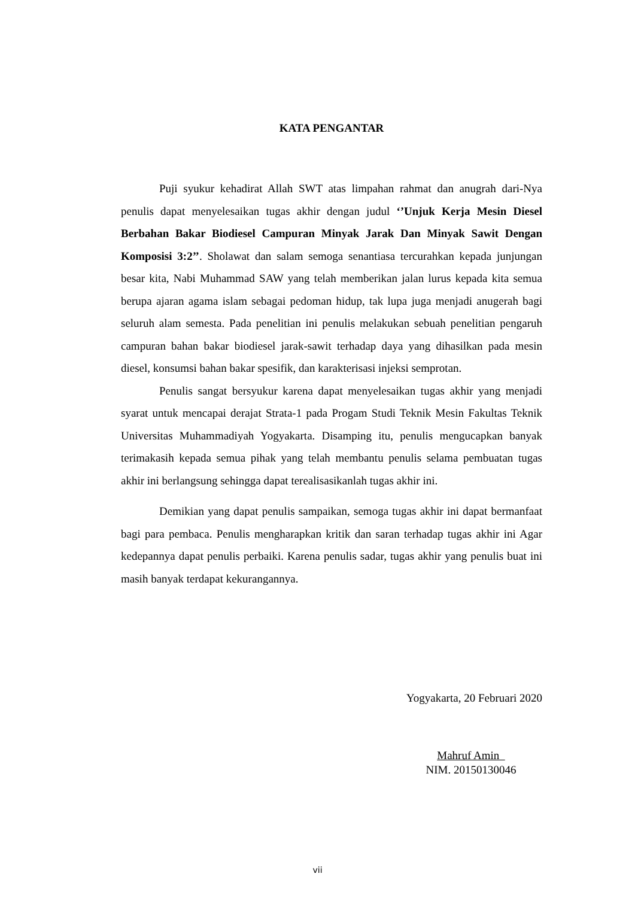KATA PENGANTAR
Puji syukur kehadirat Allah SWT atas limpahan rahmat dan anugrah dari-Nya penulis dapat menyelesaikan tugas akhir dengan judul ‘’Unjuk Kerja Mesin Diesel Berbahan Bakar Biodiesel Campuran Minyak Jarak Dan Minyak Sawit Dengan Komposisi 3:2’’. Sholawat dan salam semoga senantiasa tercurahkan kepada junjungan besar kita, Nabi Muhammad SAW yang telah memberikan jalan lurus kepada kita semua berupa ajaran agama islam sebagai pedoman hidup, tak lupa juga menjadi anugerah bagi seluruh alam semesta. Pada penelitian ini penulis melakukan sebuah penelitian pengaruh campuran bahan bakar biodiesel jarak-sawit terhadap daya yang dihasilkan pada mesin diesel, konsumsi bahan bakar spesifik, dan karakterisasi injeksi semprotan.
Penulis sangat bersyukur karena dapat menyelesaikan tugas akhir yang menjadi syarat untuk mencapai derajat Strata-1 pada Progam Studi Teknik Mesin Fakultas Teknik Universitas Muhammadiyah Yogyakarta. Disamping itu, penulis mengucapkan banyak terimakasih kepada semua pihak yang telah membantu penulis selama pembuatan tugas akhir ini berlangsung sehingga dapat terealisasikanlah tugas akhir ini.
Demikian yang dapat penulis sampaikan, semoga tugas akhir ini dapat bermanfaat bagi para pembaca. Penulis mengharapkan kritik dan saran terhadap tugas akhir ini Agar kedepannya dapat penulis perbaiki. Karena penulis sadar, tugas akhir yang penulis buat ini masih banyak terdapat kekurangannya.
Yogyakarta, 20 Februari 2020
Mahruf Amin
NIM. 20150130046
vii